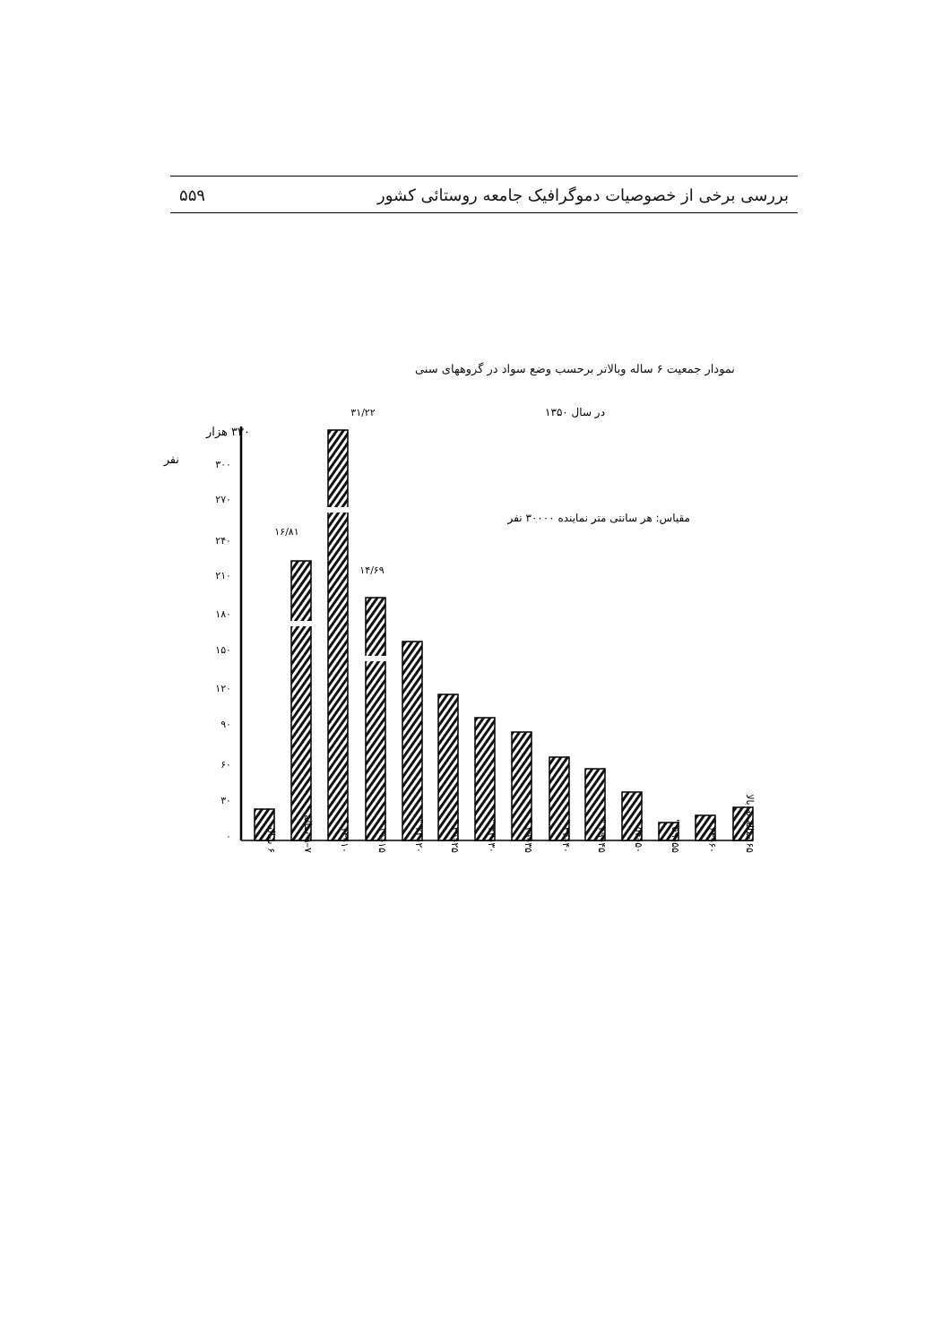بررسی برخی از خصوصیات دموگرافیک جامعه روستائی کشور ۵۵۹
نمودار جمعیت ۶ ساله وبالاتر برحسب وضع سواد در گروههای سنی
در سال ۱۳۵۰
۳۱/۲۲
۳۳۰ هزار
نفر
مقیاس: هر سانتی متر نماینده ۳۰۰۰۰ نفر
۱۶/۸۱
۱۴/۶۹
۳۰۰
۲۷۰
۲۴۰
۲۱۰
۱۸۰
۱۵۰
۱۲۰
۹۰
۶۰
۳۰
۰
۶ ساله
۷–۹ ساله
۱۰–۱۴ "
۱۵–۱۹ "
۲۰–۲۴ "
۲۵–۲۹ "
۳۰–۳۴ "
۳۵–۳۹ "
۴۰–۴۴ "
۴۵–۴۹ "
۵۰–۵۴ "
۵۵–۵۹ "
۶۰–۶۴ "
۶۵ ساله به بالا